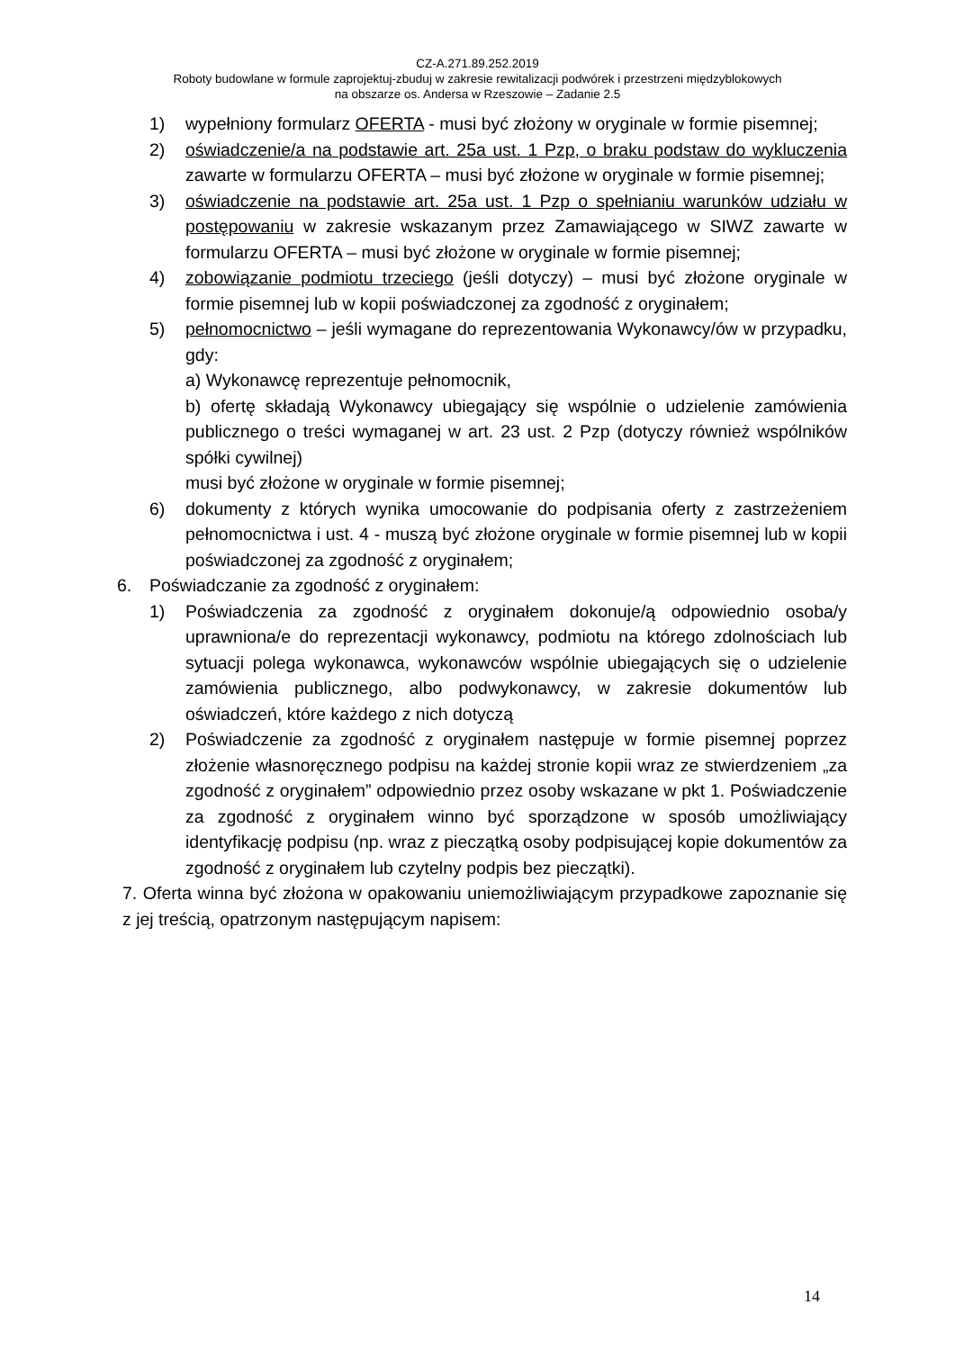CZ-A.271.89.252.2019
Roboty budowlane w formule zaprojektuj-zbuduj w zakresie rewitalizacji podwórek i przestrzeni międzyblokowych
na obszarze os. Andersa w Rzeszowie – Zadanie 2.5
1) wypełniony formularz OFERTA - musi być złożony w oryginale w formie pisemnej;
2) oświadczenie/a na podstawie art. 25a ust. 1 Pzp, o braku podstaw do wykluczenia zawarte w formularzu OFERTA – musi być złożone w oryginale w formie pisemnej;
3) oświadczenie na podstawie art. 25a ust. 1 Pzp o spełnianiu warunków udziału w postępowaniu w zakresie wskazanym przez Zamawiającego w SIWZ zawarte w formularzu OFERTA – musi być złożone w oryginale w formie pisemnej;
4) zobowiązanie podmiotu trzeciego (jeśli dotyczy) – musi być złożone oryginale w formie pisemnej lub w kopii poświadczonej za zgodność z oryginałem;
5) pełnomocnictwo – jeśli wymagane do reprezentowania Wykonawcy/ów w przypadku, gdy:
a) Wykonawcę reprezentuje pełnomocnik,
b) ofertę składają Wykonawcy ubiegający się wspólnie o udzielenie zamówienia publicznego o treści wymaganej w art. 23 ust. 2 Pzp (dotyczy również wspólników spółki cywilnej)
musi być złożone w oryginale w formie pisemnej;
6) dokumenty z których wynika umocowanie do podpisania oferty z zastrzeżeniem pełnomocnictwa i ust. 4 - muszą być złożone oryginale w formie pisemnej lub w kopii poświadczonej za zgodność z oryginałem;
6. Poświadczanie za zgodność z oryginałem:
1) Poświadczenia za zgodność z oryginałem dokonuje/ą odpowiednio osoba/y uprawniona/e do reprezentacji wykonawcy, podmiotu na którego zdolnościach lub sytuacji polega wykonawca, wykonawców wspólnie ubiegających się o udzielenie zamówienia publicznego, albo podwykonawcy, w zakresie dokumentów lub oświadczeń, które każdego z nich dotyczą
2) Poświadczenie za zgodność z oryginałem następuje w formie pisemnej poprzez złożenie własnoręcznego podpisu na każdej stronie kopii wraz ze stwierdzeniem „za zgodność z oryginałem” odpowiednio przez osoby wskazane w pkt 1. Poświadczenie za zgodność z oryginałem winno być sporządzone w sposób umożliwiający identyfikację podpisu (np. wraz z pieczątką osoby podpisującej kopie dokumentów za zgodność z oryginałem lub czytelny podpis bez pieczątki).
7. Oferta winna być złożona w opakowaniu uniemożliwiającym przypadkowe zapoznanie się z jej treścią, opatrzonym następującym napisem:
14